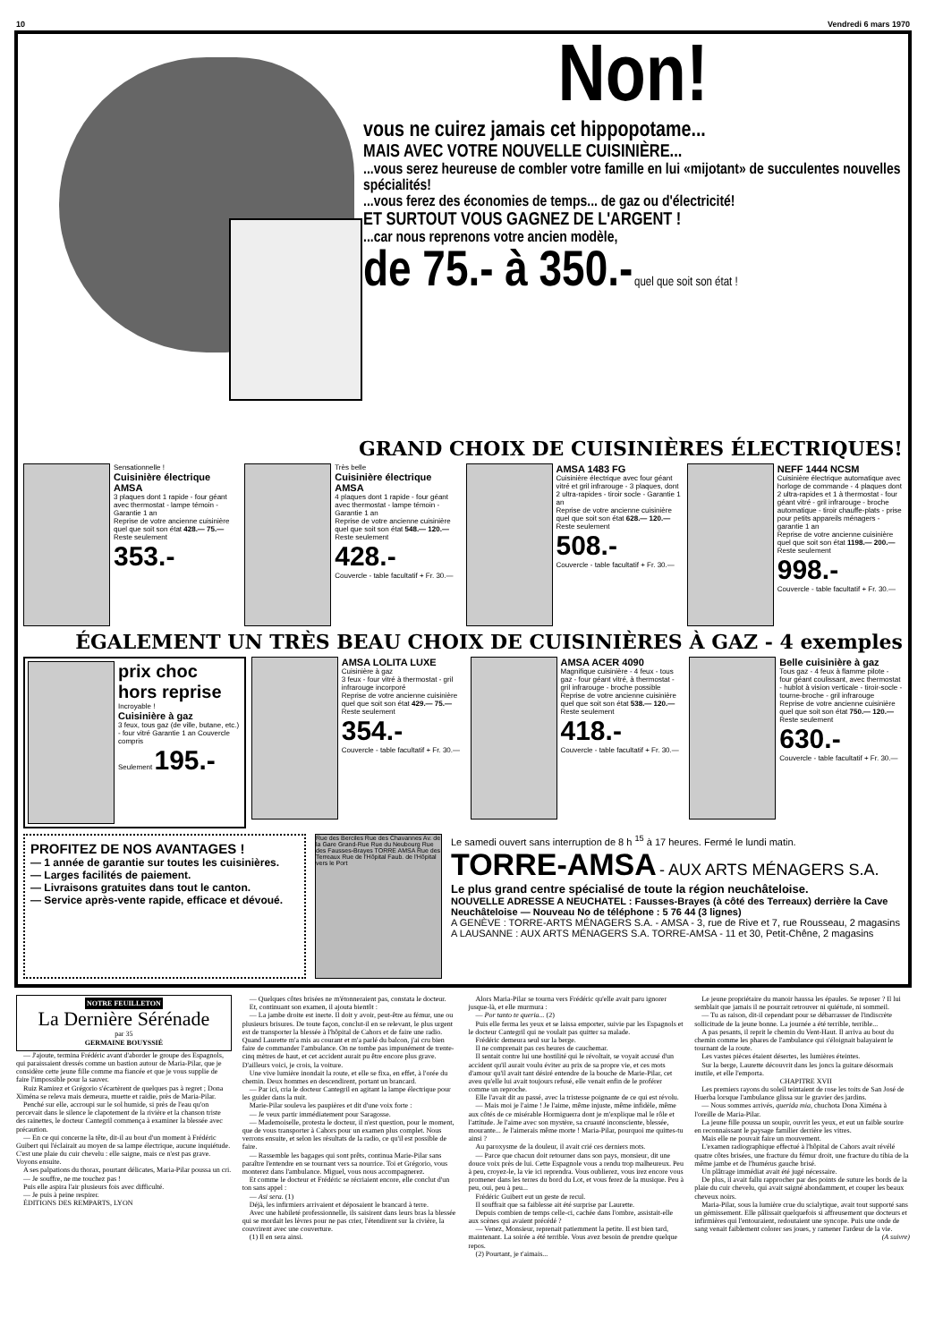10 Vendredi 6 mars 1970
Non!
vous ne cuirez jamais cet hippopotame...
MAIS AVEC VOTRE NOUVELLE CUISINIÈRE...
...vous serez heureuse de combler votre famille en lui «mijotant» de succulentes nouvelles spécialités!
...vous ferez des économies de temps... de gaz ou d'électricité!
ET SURTOUT VOUS GAGNEZ DE L'ARGENT !
...car nous reprenons votre ancien modèle,
de 75.- à 350.- quel que soit son état !
GRAND CHOIX DE CUISINIÈRES ÉLECTRIQUES!
Sensationnelle !
Cuisinière électrique AMSA
3 plaques dont 1 rapide - four géant avec thermostat - lampe témoin - Garantie 1 an
Reprise de votre ancienne cuisinière quel que soit son état 428.— 75.—
Reste seulement
353.-
Très belle
Cuisinière électrique AMSA
4 plaques dont 1 rapide - four géant avec thermostat - lampe témoin - Garantie 1 an
Reprise de votre ancienne cuisinière quel que soit son état 548.— 120.—
Reste seulement
428.-
Couvercle - table facultatif + Fr. 30.—
AMSA 1483 FG
Cuisinière électrique avec four géant vitré et gril infrarouge - 3 plaques, dont 2 ultra-rapides - tiroir socle - Garantie 1 an
Reprise de votre ancienne cuisinière quel que soit son état 628.— 120.—
Reste seulement
508.-
Couvercle - table facultatif + Fr. 30.—
NEFF 1444 NCSM
Cuisinière électrique automatique avec horloge de commande - 4 plaques dont 2 ultra-rapides et 1 à thermostat - four géant vitré - gril infrarouge - broche automatique - tiroir chauffe-plats - prise pour petits appareils ménagers - garantie 1 an
Reprise de votre ancienne cuisinière quel que soit son état 1198.— 200.—
Reste seulement
998.-
Couvercle - table facultatif + Fr. 30.—
ÉGALEMENT UN TRÈS BEAU CHOIX DE CUISINIÈRES À GAZ - 4 exemples
prix choc hors reprise
Incroyable !
Cuisinière à gaz
3 feux, tous gaz (de ville, butane, etc.) - four vitré Garantie 1 an Couvercle compris
Seulement 195.-
AMSA LOLITA LUXE
Cuisinière à gaz
3 feux - four vitré à thermostat - gril infrarouge incorporé
Reprise de votre ancienne cuisinière quel que soit son état 429.— 75.—
Reste seulement
354.-
Couvercle - table facultatif + Fr. 30.—
AMSA ACER 4090
Magnifique cuisinière - 4 feux - tous gaz - four géant vitré, à thermostat - gril infrarouge - broche possible
Reprise de votre ancienne cuisinière quel que soit son état 538.— 120.—
Reste seulement
418.-
Couvercle - table facultatif + Fr. 30.—
Belle cuisinière à gaz
Tous gaz - 4 feux à flamme pilote - four géant coulissant, avec thermostat - hublot à vision verticale - tiroir-socle - tourne-broche - gril infrarouge
Reprise de votre ancienne cuisinière quel que soit son état 750.— 120.—
Reste seulement
630.-
Couvercle - table facultatif + Fr. 30.—
PROFITEZ DE NOS AVANTAGES !
— 1 année de garantie sur toutes les cuisinières.
— Larges facilités de paiement.
— Livraisons gratuites dans tout le canton.
— Service après-vente rapide, efficace et dévoué.
Rue des Berciles Rue des Chavannes Av. de la Gare Grand-Rue Rue du Neubourg Rue des Fausses-Brayes TORRE AMSA Rue des Terreaux Rue de l'Hôpital Faub. de l'Hôpital vers le Port
Le samedi ouvert sans interruption de 8 h <sup>15</sup> à 17 heures. Fermé le lundi matin.
TORRE-AMSA - AUX ARTS MÉNAGERS S.A.
Le plus grand centre spécialisé de toute la région neuchâteloise.
NOUVELLE ADRESSE A NEUCHATEL : Fausses-Brayes (à côté des Terreaux) derrière la Cave Neuchâteloise — Nouveau No de téléphone : 5 76 44 (3 lignes)
A GENÈVE : TORRE-ARTS MÉNAGERS S.A. - AMSA - 3, rue de Rive et 7, rue Rousseau, 2 magasins
A LAUSANNE : AUX ARTS MÉNAGERS S.A. TORRE-AMSA - 11 et 30, Petit-Chêne, 2 magasins
NOTRE FEUILLETON
La Dernière Sérénade
par 35
GERMAINE BOUYSSIÉ
— J'ajoute, termina Frédéric avant d'aborder le groupe des Espagnols, qui paraissaient dressés comme un bastion autour de Maria-Pilar, que je considère cette jeune fille comme ma fiancée et que je vous supplie de faire l'impossible pour la sauver.
Ruiz Ramirez et Grégorio s'écartèrent de quelques pas à regret ; Dona Xiména se releva mais demeura, muette et raidie, près de Maria-Pilar.
Penché sur elle, accroupi sur le sol humide, si près de l'eau qu'on percevait dans le silence le clapotement de la rivière et la chanson triste des rainettes, le docteur Cantegril commença à examiner la blessée avec précaution.
— En ce qui concerne la tête, dit-il au bout d'un moment à Frédéric Guibert qui l'éclairait au moyen de sa lampe électrique, aucune inquiétude. C'est une plaie du cuir chevelu : elle saigne, mais ce n'est pas grave. Voyons ensuite.
A ses palpations du thorax, pourtant délicates, Maria-Pilar poussa un cri.
— Je souffre, ne me touchez pas !
Puis elle aspira l'air plusieurs fois avec difficulté.
— Je puis à peine respirer.
ÉDITIONS DES REMPARTS, LYON
— Quelques côtes brisées ne m'étonneraient pas, constata le docteur.
Et, continuant son examen, il ajouta bientôt :
— La jambe droite est inerte. Il doit y avoir, peut-être au fémur, une ou plusieurs brisures. De toute façon, conclut-il en se relevant, le plus urgent est de transporter la blessée à l'hôpital de Cahors et de faire une radio. Quand Laurette m'a mis au courant et m'a parlé du balcon, j'ai cru bien faire de commander l'ambulance. On ne tombe pas impunément de trente-cinq mètres de haut, et cet accident aurait pu être encore plus grave. D'ailleurs voici, je crois, la voiture.
Une vive lumière inondait la route, et elle se fixa, en effet, à l'orée du chemin. Deux hommes en descendirent, portant un brancard.
— Par ici, cria le docteur Cantegril en agitant la lampe électrique pour les guider dans la nuit.
Marie-Pilar souleva les paupières et dit d'une voix forte :
— Je veux partir immédiatement pour Saragosse.
— Mademoiselle, protesta le docteur, il n'est question, pour le moment, que de vous transporter à Cahors pour un examen plus complet. Nous verrons ensuite, et selon les résultats de la radio, ce qu'il est possible de faire.
— Rassemble les bagages qui sont prêts, continua Marie-Pilar sans paraître l'entendre en se tournant vers sa nourrice. Toi et Grégorio, vous monterez dans l'ambulance. Miguel, vous nous accompagnerez.
Et comme le docteur et Frédéric se récriaient encore, elle conclut d'un ton sans appel :
— Asi sera. (1)
Déjà, les infirmiers arrivaient et déposaient le brancard à terre.
Avec une habileté professionnelle, ils saisirent dans leurs bras la blessée qui se mordait les lèvres pour ne pas crier, l'étendirent sur la civière, la couvrirent avec une couverture.
(1) Il en sera ainsi.
Alors Maria-Pilar se tourna vers Frédéric qu'elle avait paru ignorer jusque-là, et elle murmura :
— Por tanto te queria... (2)
Puis elle ferma les yeux et se laissa emporter, suivie par les Espagnols et le docteur Cantegril qui ne voulait pas quitter sa malade.
Frédéric demeura seul sur la berge.
Il ne comprenait pas ces heures de cauchemar.
Il sentait contre lui une hostilité qui le révoltait, se voyait accusé d'un accident qu'il aurait voulu éviter au prix de sa propre vie, et ces mots d'amour qu'il avait tant désiré entendre de la bouche de Marie-Pilar, cet aveu qu'elle lui avait toujours refusé, elle venait enfin de le proférer comme un reproche.
Elle l'avait dit au passé, avec la tristesse poignante de ce qui est révolu.
— Mais moi je l'aime ! Je l'aime, même injuste, même infidèle, même aux côtés de ce misérable Hormiguerra dont je m'explique mal le rôle et l'attitude. Je l'aime avec son mystère, sa cruauté inconsciente, blessée, mourante... Je l'aimerais même morte ! Maria-Pilar, pourquoi me quittes-tu ainsi ?
Au paroxysme de la douleur, il avait crié ces derniers mots.
— Parce que chacun doit retourner dans son pays, monsieur, dit une douce voix près de lui. Cette Espagnole vous a rendu trop malheureux. Peu à peu, croyez-le, la vie ici reprendra. Vous oublierez, vous irez encore vous promener dans les terres du bord du Lot, et vous ferez de la musique. Peu à peu, oui, peu à peu...
Frédéric Guibert eut un geste de recul.
Il souffrait que sa faiblesse ait été surprise par Laurette.
Depuis combien de temps celle-ci, cachée dans l'ombre, assistait-elle aux scènes qui avaient précédé ?
— Venez, Monsieur, reprenait patiemment la petite. Il est bien tard, maintenant. La soirée a été terrible. Vous avez besoin de prendre quelque repos.
(2) Pourtant, je t'aimais...
Le jeune propriétaire du manoir haussa les épaules. Se reposer ? Il lui semblait que jamais il ne pourrait retrouver ni quiétude, ni sommeil.
— Tu as raison, dit-il cependant pour se débarrasser de l'indiscrète sollicitude de la jeune bonne. La journée a été terrible, terrible...
A pas pesants, il reprit le chemin du Vent-Haut. Il arriva au bout du chemin comme les phares de l'ambulance qui s'éloignait balayaient le tournant de la route.
Les vastes pièces étaient désertes, les lumières éteintes.
Sur la berge, Laurette découvrit dans les joncs la guitare désormais inutile, et elle l'emporta.
CHAPITRE XVII
Les premiers rayons du soleil teintaient de rose les toits de San José de Huerba lorsque l'ambulance glissa sur le gravier des jardins.
— Nous sommes arrivés, querida mia, chuchota Dona Xiména à l'oreille de Maria-Pilar.
La jeune fille poussa un soupir, ouvrit les yeux, et eut un faible sourire en reconnaissant le paysage familier derrière les vitres.
Mais elle ne pouvait faire un mouvement.
L'examen radiographique effectué à l'hôpital de Cahors avait révélé quatre côtes brisées, une fracture du fémur droit, une fracture du tibia de la même jambe et de l'humérus gauche brisé.
Un plâtrage immédiat avait été jugé nécessaire.
De plus, il avait fallu rapprocher par des points de suture les bords de la plaie du cuir chevelu, qui avait saigné abondamment, et couper les beaux cheveux noirs.
Maria-Pilar, sous la lumière crue du scialytique, avait tout supporté sans un gémissement. Elle pâlissait quelquefois si affreusement que docteurs et infirmières qui l'entouraient, redoutaient une syncope. Puis une onde de sang venait faiblement colorer ses joues, y ramener l'ardeur de la vie.
(A suivre)